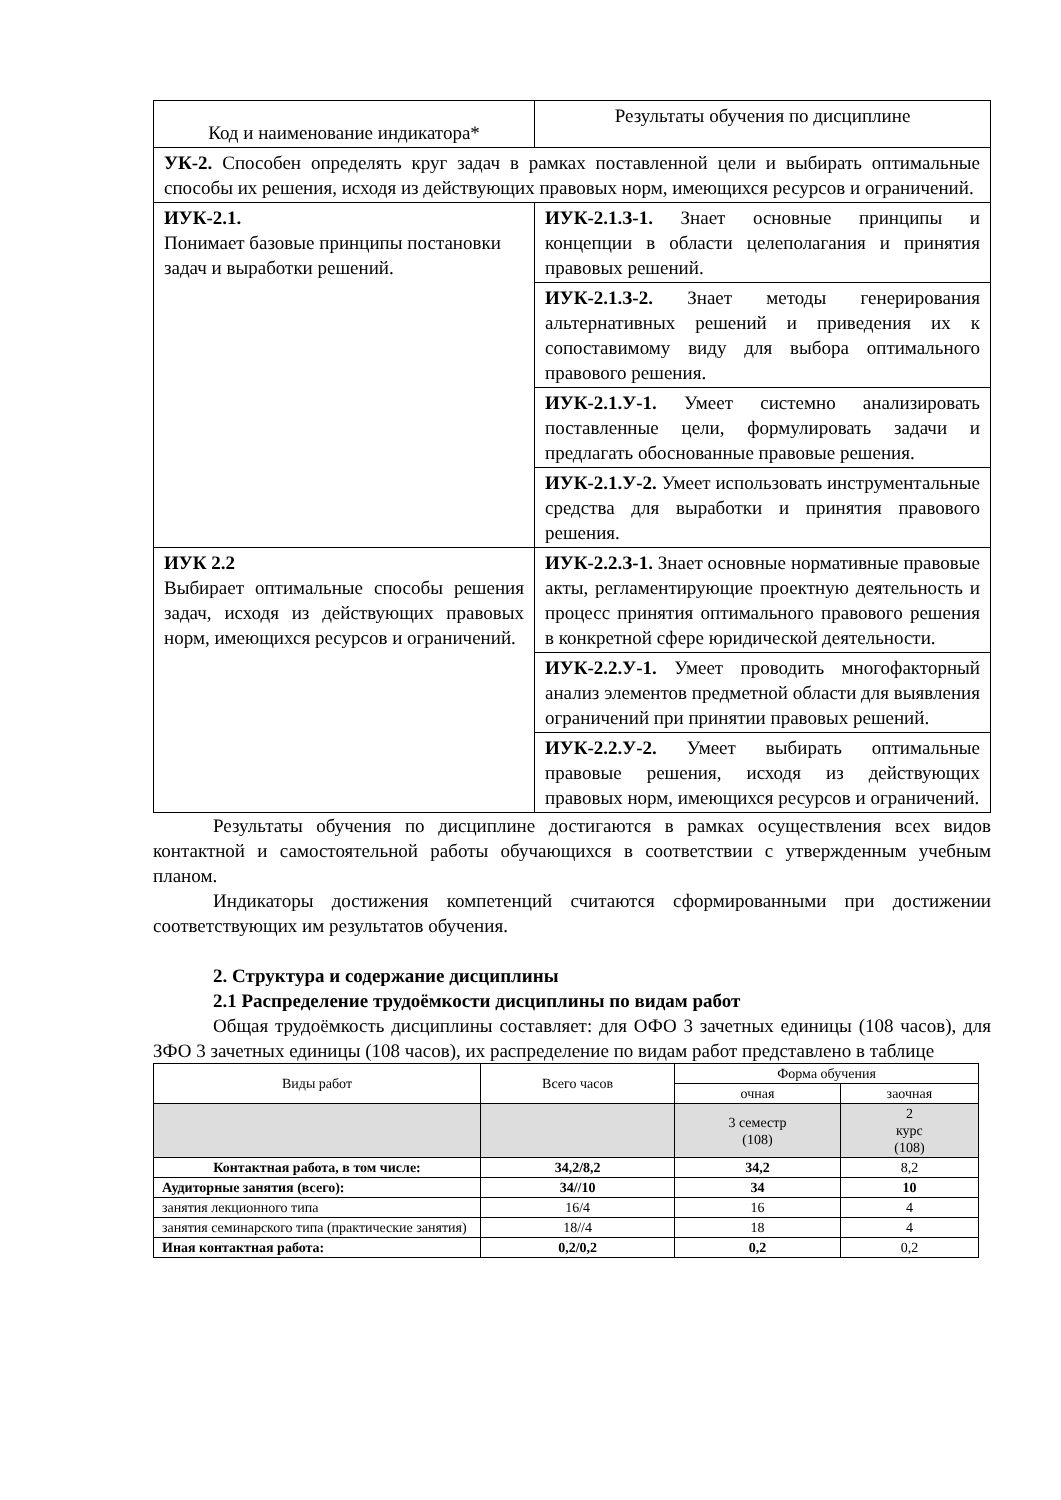| Код и наименование индикатора* | Результаты обучения по дисциплине |
| УК-2. Способен определять круг задач в рамках поставленной цели и выбирать оптимальные способы их решения, исходя из действующих правовых норм, имеющихся ресурсов и ограничений. | |
| ИУК-2.1. Понимает базовые принципы постановки задач и выработки решений. | ИУК-2.1.З-1. Знает основные принципы и концепции в области целеполагания и принятия правовых решений. |
| | ИУК-2.1.З-2. Знает методы генерирования альтернативных решений и приведения их к сопоставимому виду для выбора оптимального правового решения. |
| | ИУК-2.1.У-1. Умеет системно анализировать поставленные цели, формулировать задачи и предлагать обоснованные правовые решения. |
| | ИУК-2.1.У-2. Умеет использовать инструментальные средства для выработки и принятия правового решения. |
| ИУК 2.2 Выбирает оптимальные способы решения задач, исходя из действующих правовых норм, имеющихся ресурсов и ограничений. | ИУК-2.2.З-1. Знает основные нормативные правовые акты, регламентирующие проектную деятельность и процесс принятия оптимального правового решения в конкретной сфере юридической деятельности. |
| | ИУК-2.2.У-1. Умеет проводить многофакторный анализ элементов предметной области для выявления ограничений при принятии правовых решений. |
| | ИУК-2.2.У-2. Умеет выбирать оптимальные правовые решения, исходя из действующих правовых норм, имеющихся ресурсов и ограничений. |
Результаты обучения по дисциплине достигаются в рамках осуществления всех видов контактной и самостоятельной работы обучающихся в соответствии с утвержденным учебным планом.
Индикаторы достижения компетенций считаются сформированными при достижении соответствующих им результатов обучения.
2. Структура и содержание дисциплины
2.1 Распределение трудоёмкости дисциплины по видам работ
Общая трудоёмкость дисциплины составляет: для ОФО 3 зачетных единицы (108 часов), для ЗФО 3 зачетных единицы (108 часов), их распределение по видам работ представлено в таблице
| Виды работ | Всего часов | Форма обучения | |
| --- | --- | --- | --- |
| | | очная | заочная |
| | | 3 семестр (108) | 2 курс (108) |
| Контактная работа, в том числе: | 34,2/8,2 | 34,2 | 8,2 |
| Аудиторные занятия (всего): | 34//10 | 34 | 10 |
| занятия лекционного типа | 16/4 | 16 | 4 |
| занятия семинарского типа (практические занятия) | 18//4 | 18 | 4 |
| Иная контактная работа: | 0,2/0,2 | 0,2 | 0,2 |